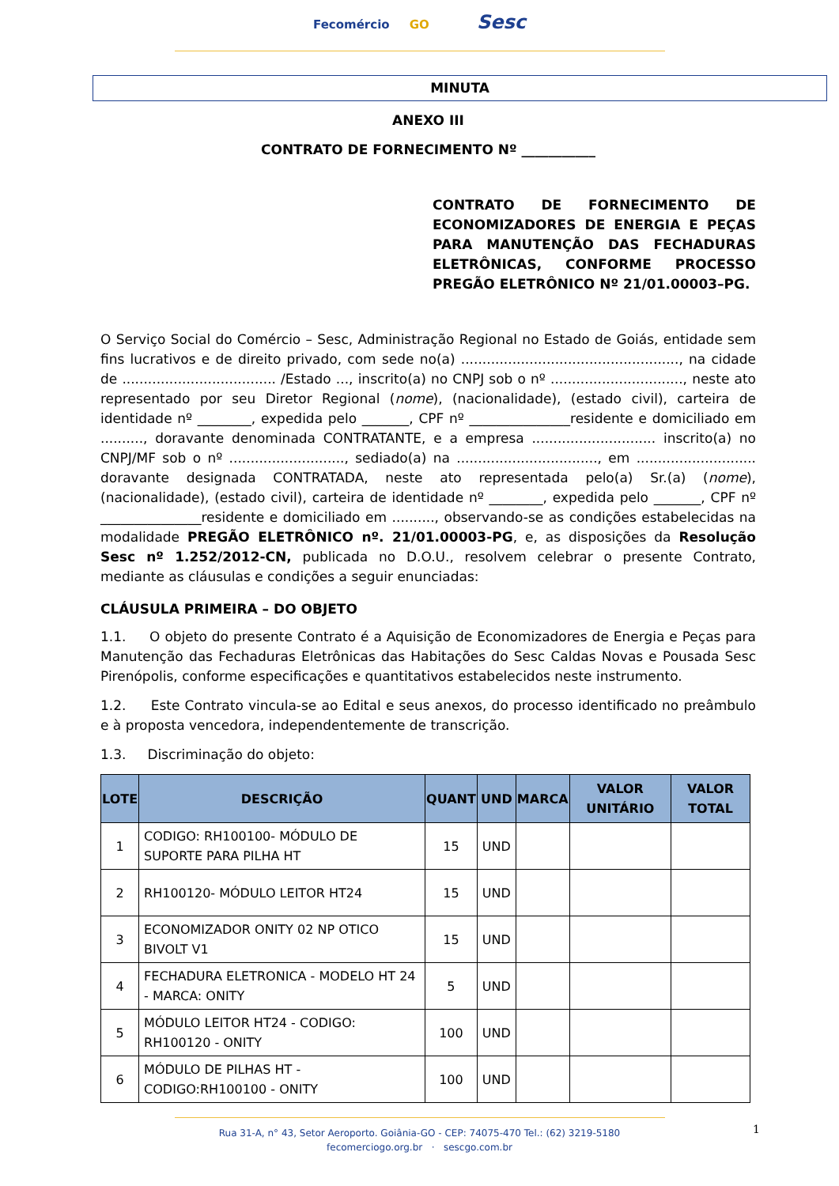Fecomércio GO Sesc
MINUTA
ANEXO III
CONTRATO DE FORNECIMENTO Nº ___________
CONTRATO DE FORNECIMENTO DE ECONOMIZADORES DE ENERGIA E PEÇAS PARA MANUTENÇÃO DAS FECHADURAS ELETRÔNICAS, CONFORME PROCESSO PREGÃO ELETRÔNICO Nº 21/01.00003–PG.
O Serviço Social do Comércio – Sesc, Administração Regional no Estado de Goiás, entidade sem fins lucrativos e de direito privado, com sede no(a) ..................................................., na cidade de .................................... /Estado ..., inscrito(a) no CNPJ sob o nº ..............................., neste ato representado por seu Diretor Regional (nome), (nacionalidade), (estado civil), carteira de identidade nº ________, expedida pelo _______, CPF nº _______________residente e domiciliado em .........., doravante denominada CONTRATANTE, e a empresa ............................. inscrito(a) no CNPJ/MF sob o nº ..........................., sediado(a) na ................................., em ............................ doravante designada CONTRATADA, neste ato representada pelo(a) Sr.(a) (nome), (nacionalidade), (estado civil), carteira de identidade nº ________, expedida pelo _______, CPF nº _______________residente e domiciliado em .........., observando-se as condições estabelecidas na modalidade PREGÃO ELETRÔNICO nº. 21/01.00003-PG, e, as disposições da Resolução Sesc nº 1.252/2012-CN, publicada no D.O.U., resolvem celebrar o presente Contrato, mediante as cláusulas e condições a seguir enunciadas:
CLÁUSULA PRIMEIRA – DO OBJETO
1.1. O objeto do presente Contrato é a Aquisição de Economizadores de Energia e Peças para Manutenção das Fechaduras Eletrônicas das Habitações do Sesc Caldas Novas e Pousada Sesc Pirenópolis, conforme especificações e quantitativos estabelecidos neste instrumento.
1.2. Este Contrato vincula-se ao Edital e seus anexos, do processo identificado no preâmbulo e à proposta vencedora, independentemente de transcrição.
1.3. Discriminação do objeto:
| LOTE | DESCRIÇÃO | QUANT | UND | MARCA | VALOR UNITÁRIO | VALOR TOTAL |
| --- | --- | --- | --- | --- | --- | --- |
| 1 | CODIGO: RH100100- MÓDULO DE SUPORTE PARA PILHA HT | 15 | UND | | | |
| 2 | RH100120- MÓDULO LEITOR HT24 | 15 | UND | | | |
| 3 | ECONOMIZADOR ONITY 02 NP OTICO BIVOLT V1 | 15 | UND | | | |
| 4 | FECHADURA ELETRONICA - MODELO HT 24 - MARCA: ONITY | 5 | UND | | | |
| 5 | MÓDULO LEITOR HT24 - CODIGO: RH100120 - ONITY | 100 | UND | | | |
| 6 | MÓDULO DE PILHAS HT - CODIGO:RH100100 - ONITY | 100 | UND | | | |
1
Rua 31-A, n° 43, Setor Aeroporto. Goiânia-GO - CEP: 74075-470 Tel.: (62) 3219-5180
fecomerciogo.org.br · sescgo.com.br